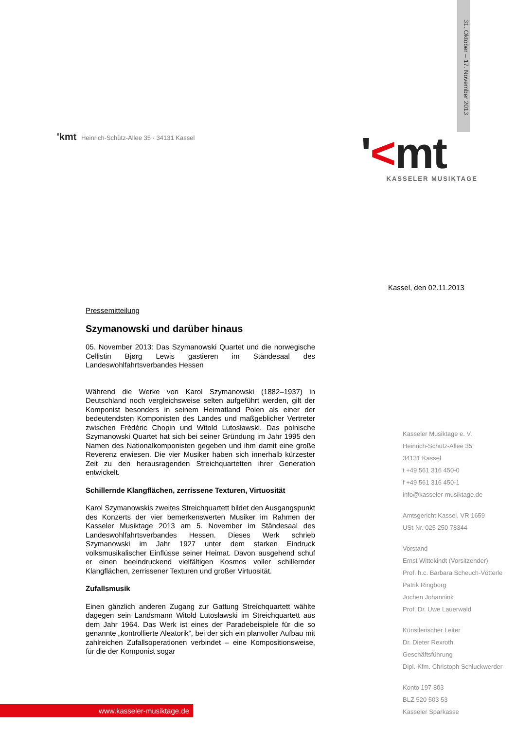31. Oktober – 17. November 2013
'kmt Heinrich-Schütz-Allee 35 · 34131 Kassel
'<mt
KASSELER MUSIKTAGE
Kassel, den 02.11.2013
Pressemitteilung
Szymanowski und darüber hinaus
05. November 2013: Das Szymanowski Quartet und die norwegische Cellistin Bjørg Lewis gastieren im Ständesaal des Landeswohlfahrtsverbandes Hessen
Während die Werke von Karol Szymanowski (1882–1937) in Deutschland noch vergleichsweise selten aufgeführt werden, gilt der Komponist besonders in seinem Heimatland Polen als einer der bedeutendsten Komponisten des Landes und maßgeblicher Vertreter zwischen Frédéric Chopin und Witold Lutosławski. Das polnische Szymanowski Quartet hat sich bei seiner Gründung im Jahr 1995 den Namen des Nationalkomponisten gegeben und ihm damit eine große Reverenz erwiesen. Die vier Musiker haben sich innerhalb kürzester Zeit zu den herausragenden Streichquartetten ihrer Generation entwickelt.
Schillernde Klangflächen, zerrissene Texturen, Virtuosität
Karol Szymanowskis zweites Streichquartett bildet den Ausgangspunkt des Konzerts der vier bemerkenswerten Musiker im Rahmen der Kasseler Musiktage 2013 am 5. November im Ständesaal des Landeswohlfahrtsverbandes Hessen. Dieses Werk schrieb Szymanowski im Jahr 1927 unter dem starken Eindruck volksmusikalischer Einflüsse seiner Heimat. Davon ausgehend schuf er einen beeindruckend vielfältigen Kosmos voller schillernder Klangflächen, zerrissener Texturen und großer Virtuosität.
Zufallsmusik
Einen gänzlich anderen Zugang zur Gattung Streichquartett wählte dagegen sein Landsmann Witold Lutosławski im Streichquartett aus dem Jahr 1964. Das Werk ist eines der Paradebeispiele für die so genannte „kontrollierte Aleatorik“, bei der sich ein planvoller Aufbau mit zahlreichen Zufallsoperationen verbindet – eine Kompositionsweise, für die der Komponist sogar
Kasseler Musiktage e. V.
Heinrich-Schütz-Allee 35
34131 Kassel
t +49 561 316 450-0
f +49 561 316 450-1
info@kasseler-musiktage.de
Amtsgericht Kassel, VR 1659
USt-Nr. 025 250 78344
Vorstand
Ernst Wittekindt (Vorsitzender)
Prof. h.c. Barbara Scheuch-Vötterle
Patrik Ringborg
Jochen Johannink
Prof. Dr. Uwe Lauerwald
Künstlerischer Leiter
Dr. Dieter Rexroth
Geschäftsführung
Dipl.-Kfm. Christoph Schluckwerder
Konto 197 803
BLZ 520 503 53
Kasseler Sparkasse
www.kasseler-musiktage.de